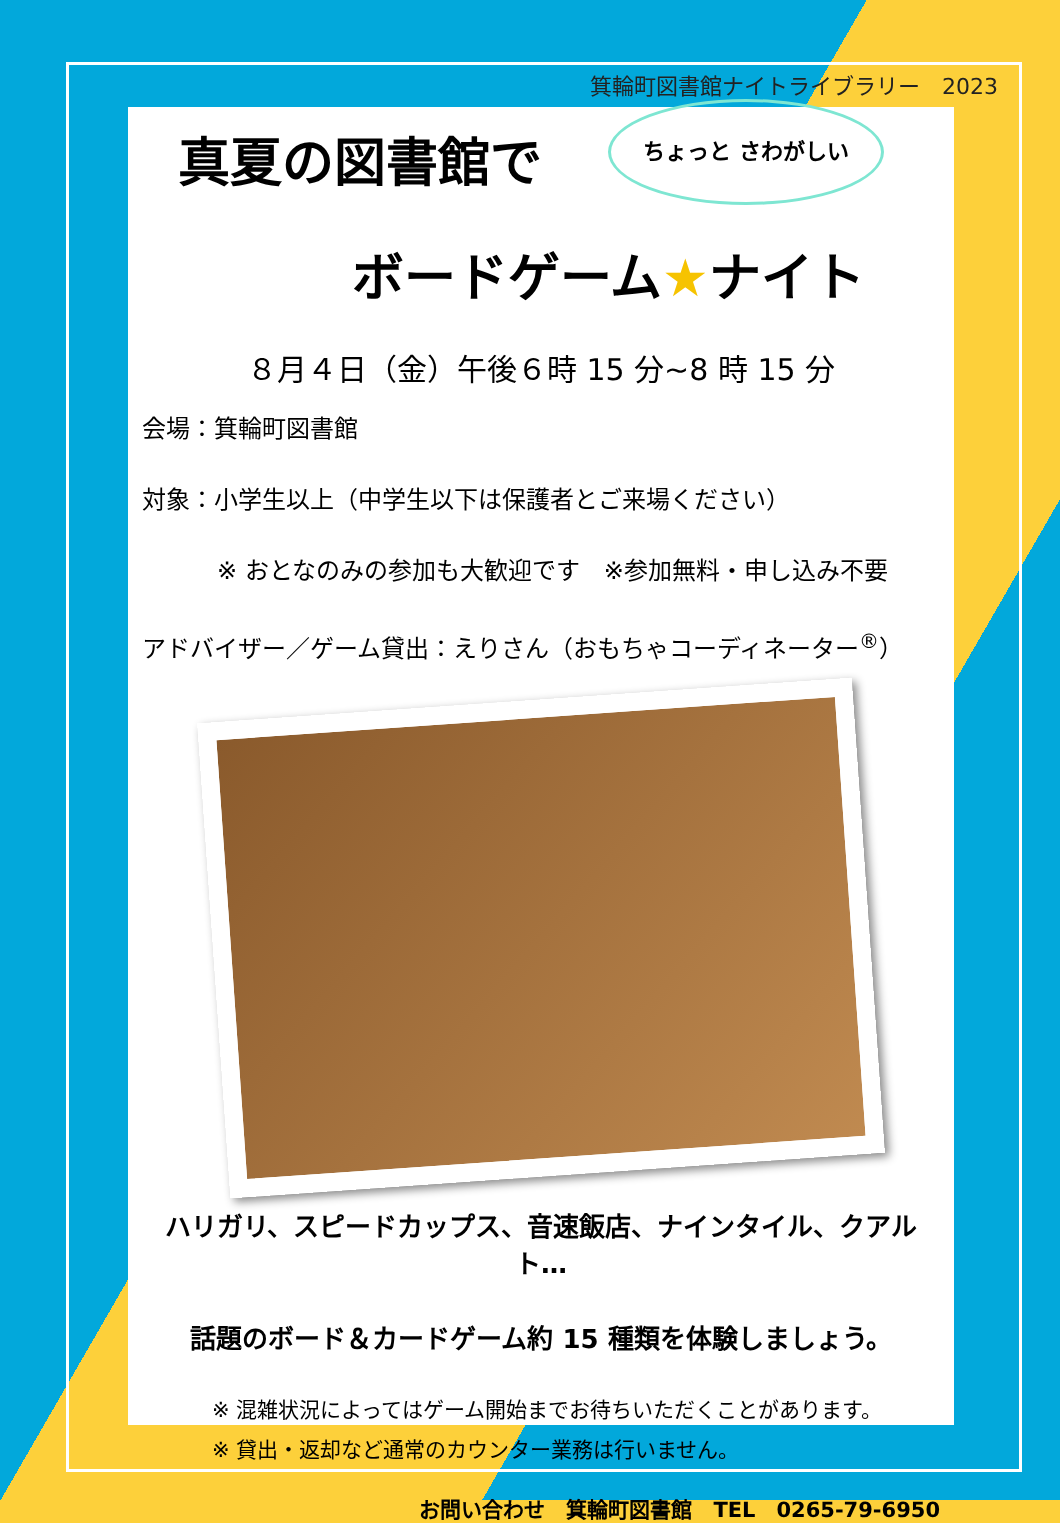箕輪町図書館ナイトライブラリー　2023
ちょっと さわがしい
真夏の図書館で
ボードゲーム★ナイト
８月４日（金）午後６時 15 分~8 時 15 分
会場：箕輪町図書館
対象：小学生以上（中学生以下は保護者とご来場ください）
※ おとなのみの参加も大歓迎です　※参加無料・申し込み不要
アドバイザー／ゲーム貸出：えりさん（おもちゃコーディネーター<sup>®</sup>）
ハリガリ、スピードカップス、音速飯店、ナインタイル、クアルト…
話題のボード＆カードゲーム約 15 種類を体験しましょう。
※ 混雑状況によってはゲーム開始までお待ちいただくことがあります。
※ 貸出・返却など通常のカウンター業務は行いません。
お問い合わせ　箕輪町図書館　TEL　0265-79-6950